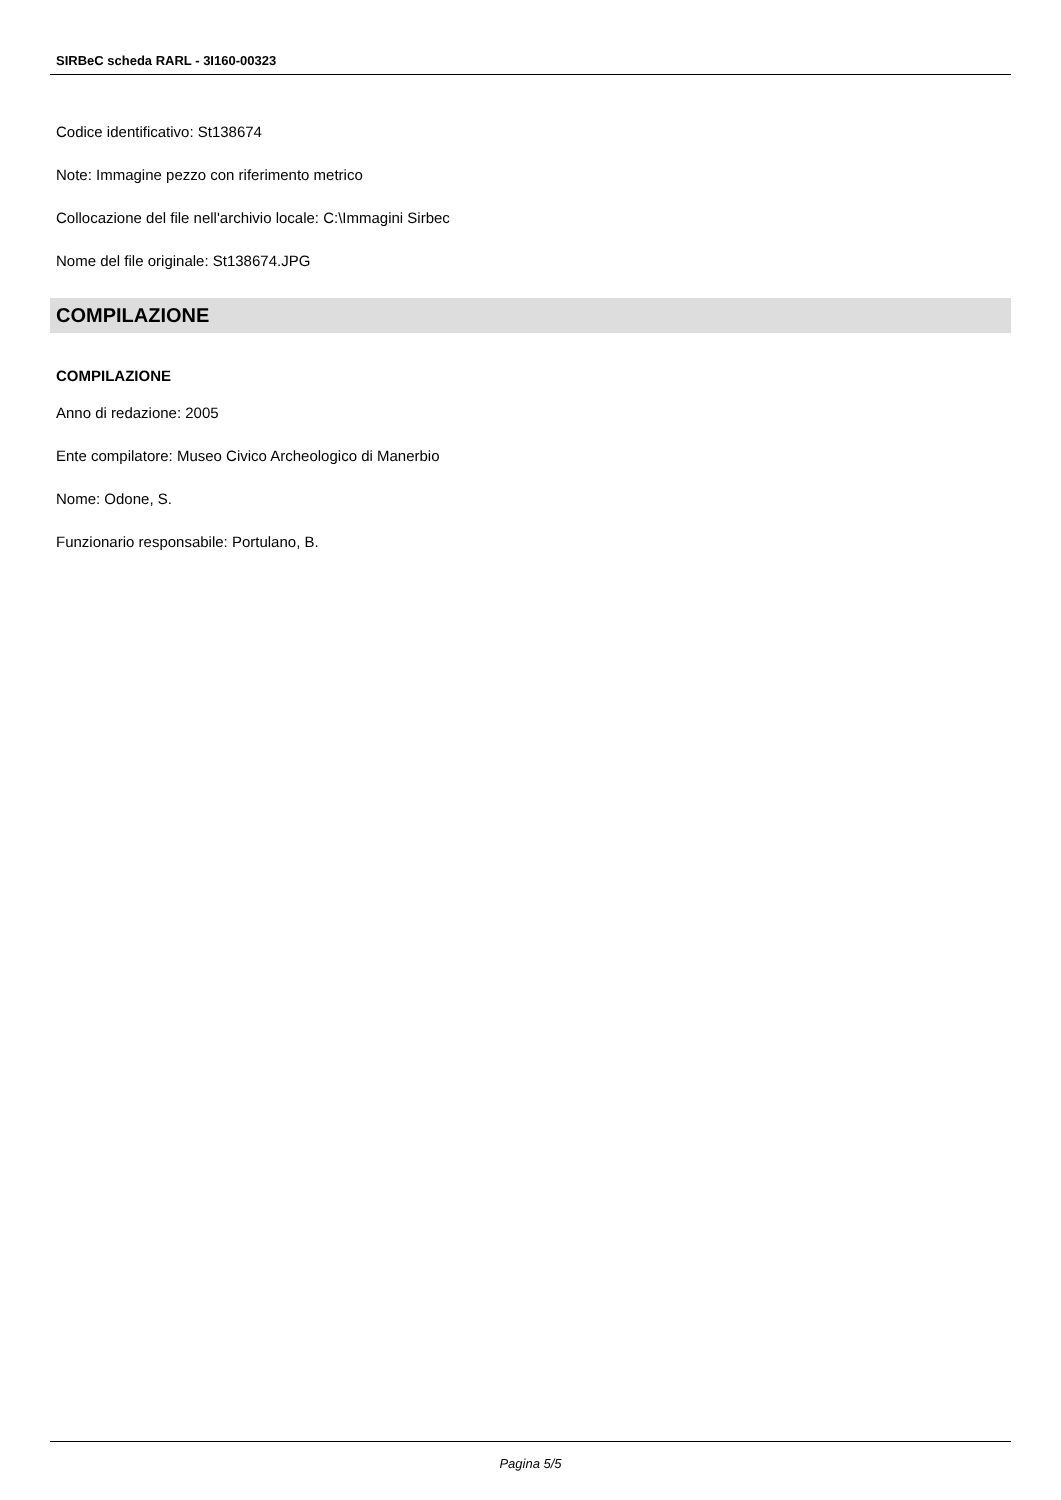SIRBeC scheda RARL - 3I160-00323
Codice identificativo: St138674
Note: Immagine pezzo con riferimento metrico
Collocazione del file nell'archivio locale: C:\Immagini Sirbec
Nome del file originale: St138674.JPG
COMPILAZIONE
COMPILAZIONE
Anno di redazione: 2005
Ente compilatore: Museo Civico Archeologico di Manerbio
Nome: Odone, S.
Funzionario responsabile: Portulano, B.
Pagina 5/5